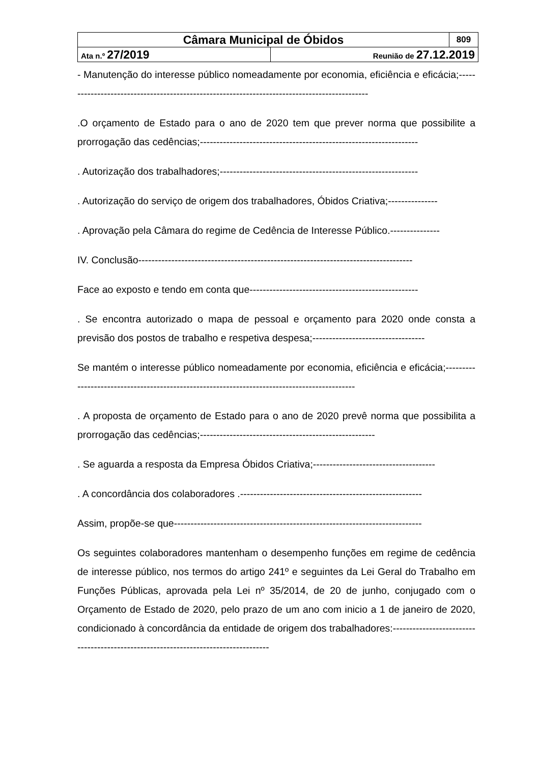| Câmara Municipal de Óbidos | | 809 |
| Ata n.º 27/2019 | Reunião de 27.12.2019 | |
- Manutenção do interesse público nomeadamente por economia, eficiência e eficácia;---------------------------------------------------------------------------------------------
.O orçamento de Estado para o ano de 2020 tem que prever norma que possibilite a prorrogação das cedências;------------------------------------------------------------------
. Autorização dos trabalhadores;------------------------------------------------------------
. Autorização do serviço de origem dos trabalhadores, Óbidos Criativa;---------------
. Aprovação pela Câmara do regime de Cedência de Interesse Público.---------------
IV. Conclusão-----------------------------------------------------------------------------------
Face ao exposto e tendo em conta que---------------------------------------------------
. Se encontra autorizado o mapa de pessoal e orçamento para 2020 onde consta a previsão dos postos de trabalho e respetiva despesa;----------------------------------
Se mantém o interesse público nomeadamente por economia, eficiência e eficácia;---------------------------------------------------------------------------------------------
. A proposta de orçamento de Estado para o ano de 2020 prevê norma que possibilita a prorrogação das cedências;-----------------------------------------------------
. Se aguarda a resposta da Empresa Óbidos Criativa;-------------------------------------
. A concordância dos colaboradores .-------------------------------------------------------
Assim, propõe-se que---------------------------------------------------------------------------
Os seguintes colaboradores mantenham o desempenho funções em regime de cedência de interesse público, nos termos do artigo 241º e seguintes da Lei Geral do Trabalho em Funções Públicas, aprovada pela Lei nº 35/2014, de 20 de junho, conjugado com o Orçamento de Estado de 2020, pelo prazo de um ano com inicio a 1 de janeiro de 2020, condicionado à concordância da entidade de origem dos trabalhadores:-----------------------------------------------------------------------------------